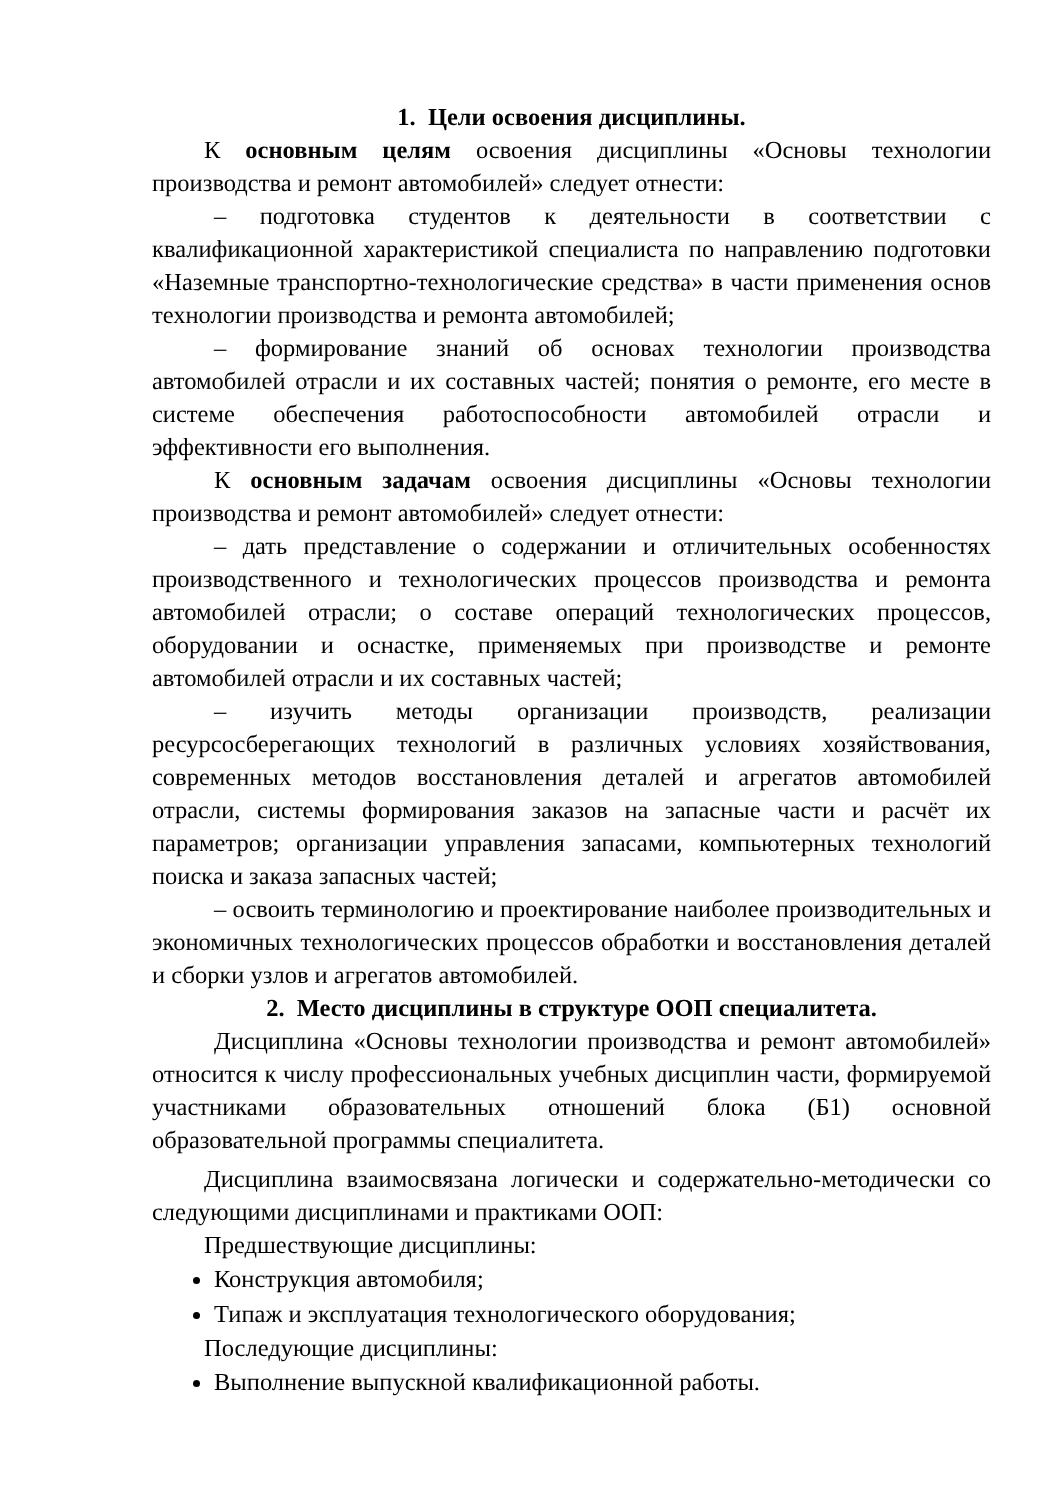1. Цели освоения дисциплины.
К основным целям освоения дисциплины «Основы технологии производства и ремонт автомобилей» следует отнести:
– подготовка студентов к деятельности в соответствии с квалификационной характеристикой специалиста по направлению подготовки «Наземные транспортно-технологические средства» в части применения основ технологии производства и ремонта автомобилей;
– формирование знаний об основах технологии производства автомобилей отрасли и их составных частей; понятия о ремонте, его месте в системе обеспечения работоспособности автомобилей отрасли и эффективности его выполнения.
К основным задачам освоения дисциплины «Основы технологии производства и ремонт автомобилей» следует отнести:
– дать представление о содержании и отличительных особенностях производственного и технологических процессов производства и ремонта автомобилей отрасли; о составе операций технологических процессов, оборудовании и оснастке, применяемых при производстве и ремонте автомобилей отрасли и их составных частей;
– изучить методы организации производств, реализации ресурсосберегающих технологий в различных условиях хозяйствования, современных методов восстановления деталей и агрегатов автомобилей отрасли, системы формирования заказов на запасные части и расчёт их параметров; организации управления запасами, компьютерных технологий поиска и заказа запасных частей;
– освоить терминологию и проектирование наиболее производительных и экономичных технологических процессов обработки и восстановления деталей и сборки узлов и агрегатов автомобилей.
2. Место дисциплины в структуре ООП специалитета.
Дисциплина «Основы технологии производства и ремонт автомобилей» относится к числу профессиональных учебных дисциплин части, формируемой участниками образовательных отношений блока (Б1) основной образовательной программы специалитета.
Дисциплина взаимосвязана логически и содержательно-методически со следующими дисциплинами и практиками ООП:
Предшествующие дисциплины:
Конструкция автомобиля;
Типаж и эксплуатация технологического оборудования;
Последующие дисциплины:
Выполнение выпускной квалификационной работы.